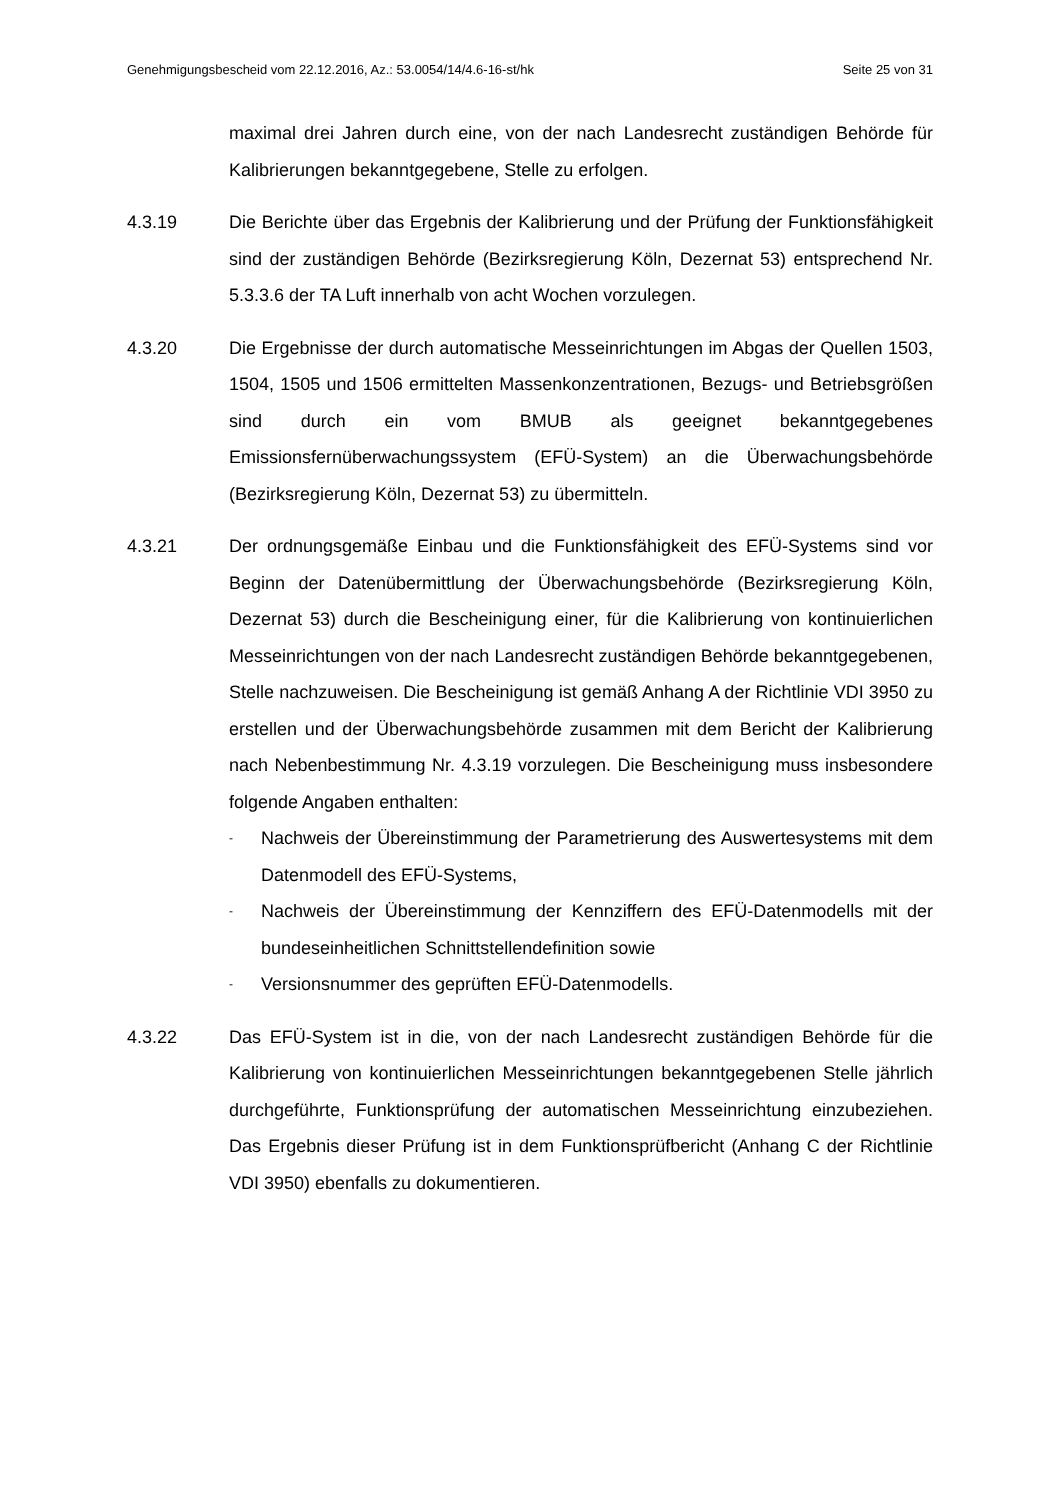Genehmigungsbescheid vom 22.12.2016, Az.: 53.0054/14/4.6-16-st/hk Seite 25 von 31
maximal drei Jahren durch eine, von der nach Landesrecht zuständigen Behörde für Kalibrierungen bekanntgegebene, Stelle zu erfolgen.
4.3.19 Die Berichte über das Ergebnis der Kalibrierung und der Prüfung der Funktionsfähigkeit sind der zuständigen Behörde (Bezirksregierung Köln, Dezernat 53) entsprechend Nr. 5.3.3.6 der TA Luft innerhalb von acht Wochen vorzulegen.
4.3.20 Die Ergebnisse der durch automatische Messeinrichtungen im Abgas der Quellen 1503, 1504, 1505 und 1506 ermittelten Massenkonzentrationen, Bezugs- und Betriebsgrößen sind durch ein vom BMUB als geeignet bekanntgegebenes Emissionsfernüberwachungssystem (EFÜ-System) an die Überwachungsbehörde (Bezirksregierung Köln, Dezernat 53) zu übermitteln.
4.3.21 Der ordnungsgemäße Einbau und die Funktionsfähigkeit des EFÜ-Systems sind vor Beginn der Datenübermittlung der Überwachungsbehörde (Bezirksregierung Köln, Dezernat 53) durch die Bescheinigung einer, für die Kalibrierung von kontinuierlichen Messeinrichtungen von der nach Landesrecht zuständigen Behörde bekanntgegebenen, Stelle nachzuweisen. Die Bescheinigung ist gemäß Anhang A der Richtlinie VDI 3950 zu erstellen und der Überwachungsbehörde zusammen mit dem Bericht der Kalibrierung nach Nebenbestimmung Nr. 4.3.19 vorzulegen. Die Bescheinigung muss insbesondere folgende Angaben enthalten:
- Nachweis der Übereinstimmung der Parametrierung des Auswertesystems mit dem Datenmodell des EFÜ-Systems,
- Nachweis der Übereinstimmung der Kennziffern des EFÜ-Datenmodells mit der bundeseinheitlichen Schnittstellendefinition sowie
- Versionsnummer des geprüften EFÜ-Datenmodells.
4.3.22 Das EFÜ-System ist in die, von der nach Landesrecht zuständigen Behörde für die Kalibrierung von kontinuierlichen Messeinrichtungen bekanntgegebenen Stelle jährlich durchgeführte, Funktionsprüfung der automatischen Messeinrichtung einzubeziehen. Das Ergebnis dieser Prüfung ist in dem Funktionsprüfbericht (Anhang C der Richtlinie VDI 3950) ebenfalls zu dokumentieren.